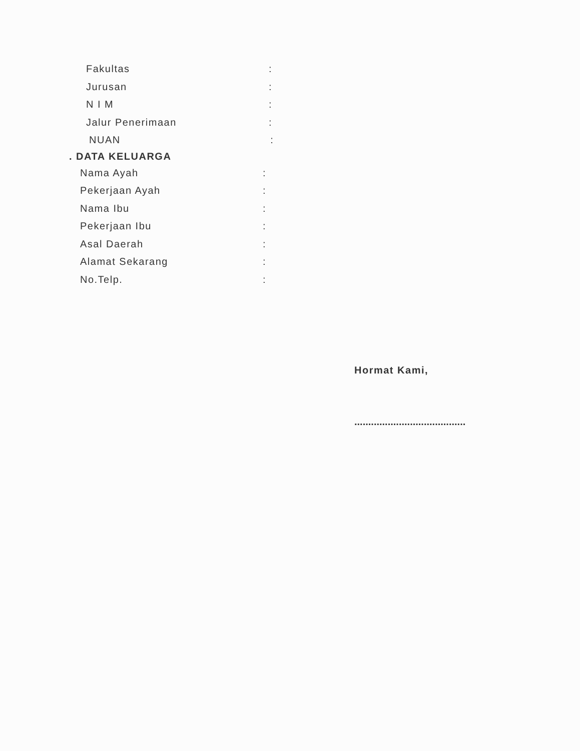Fakultas:
Jurusan:
N I M:
Jalur Penerimaan:
NUAN:
. DATA KELUARGA
Nama Ayah:
Pekerjaan Ayah:
Nama Ibu:
Pekerjaan Ibu:
Asal Daerah:
Alamat Sekarang:
No.Telp.:
Hormat Kami,
........................................